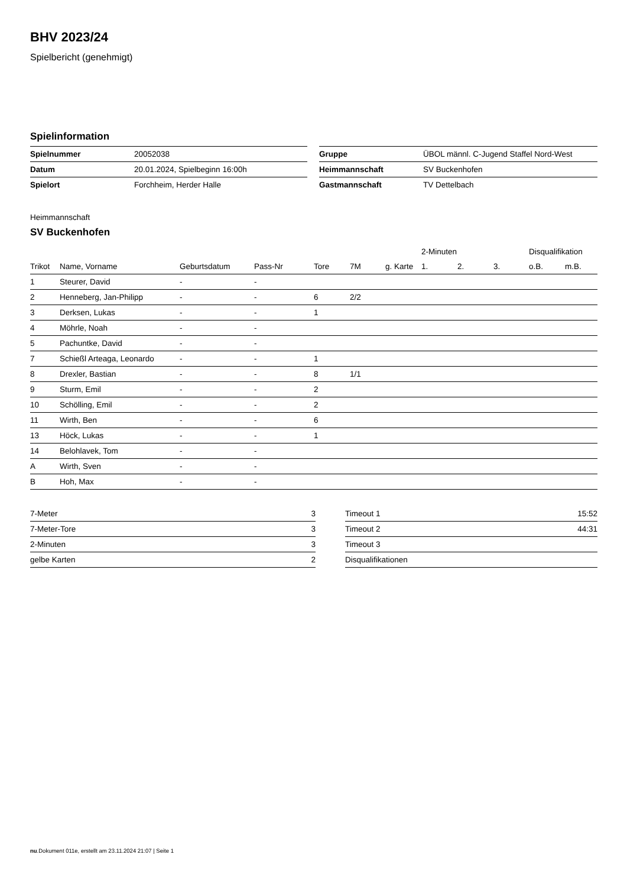BHV 2023/24
Spielbericht (genehmigt)
Spielinformation
| Spielnummer | 20052038 | | Gruppe | ÜBOL männl. C-Jugend Staffel Nord-West |
| Datum | 20.01.2024, Spielbeginn 16:00h | | Heimmannschaft | SV Buckenhofen |
| Spielort | Forchheim, Herder Halle | | Gastmannschaft | TV Dettelbach |
Heimmannschaft
SV Buckenhofen
| | | | | | | | 2-Minuten | | | Disqualifikation | |
| --- | --- | --- | --- | --- | --- | --- | --- | --- | --- | --- | --- |
| Trikot | Name, Vorname | Geburtsdatum | Pass-Nr | Tore | 7M | g. Karte | 1. | 2. | 3. | o.B. | m.B. |
| 1 | Steurer, David | - | - | | | | | | | | |
| 2 | Henneberg, Jan-Philipp | - | - | 6 | 2/2 | | | | | | |
| 3 | Derksen, Lukas | - | - | 1 | | | | | | | |
| 4 | Möhrle, Noah | - | - | | | | | | | | |
| 5 | Pachuntke, David | - | - | | | | | | | | |
| 7 | Schießl Arteaga, Leonardo | - | - | 1 | | | | | | | |
| 8 | Drexler, Bastian | - | - | 8 | 1/1 | | | | | | |
| 9 | Sturm, Emil | - | - | 2 | | | | | | | |
| 10 | Schölling, Emil | - | - | 2 | | | | | | | |
| 11 | Wirth, Ben | - | - | 6 | | | | | | | |
| 13 | Höck, Lukas | - | - | 1 | | | | | | | |
| 14 | Belohlavek, Tom | - | - | | | | | | | | |
| A | Wirth, Sven | - | - | | | | | | | | |
| B | Hoh, Max | - | - | | | | | | | | |
| 7-Meter | 3 |
| 7-Meter-Tore | 3 |
| 2-Minuten | 3 |
| gelbe Karten | 2 |
| Timeout 1 | 15:52 |
| Timeout 2 | 44:31 |
| Timeout 3 | |
| Disqualifikationen | |
nu.Dokument 011e, erstellt am 23.11.2024 21:07 | Seite 1